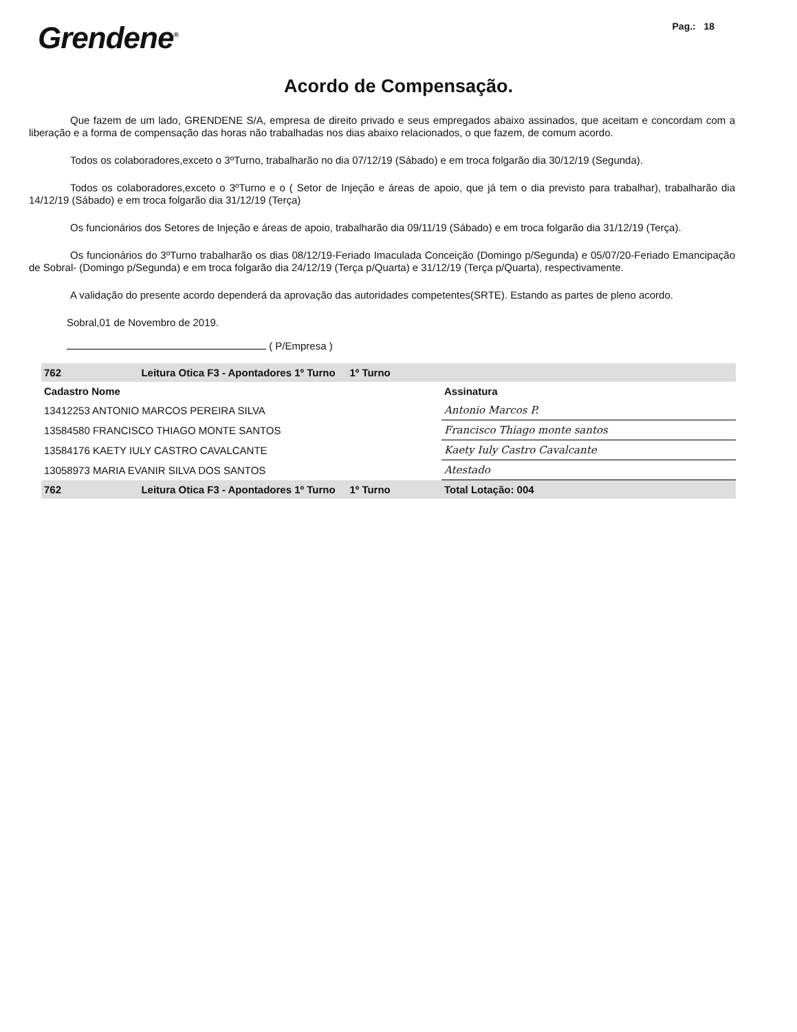Grendene<sup>®</sup>
Pag.: 18
Acordo de Compensação.
Que fazem de um lado, GRENDENE S/A, empresa de direito privado e seus empregados abaixo assinados, que aceitam e concordam com a liberação e a forma de compensação das horas não trabalhadas nos dias abaixo relacionados, o que fazem, de comum acordo.
Todos os colaboradores,exceto o 3ºTurno, trabalharão no dia 07/12/19 (Sábado) e em troca folgarão dia 30/12/19 (Segunda).
Todos os colaboradores,exceto o 3ºTurno e o ( Setor de Injeção e áreas de apoio, que já tem o dia previsto para trabalhar), trabalharão dia 14/12/19 (Sábado) e em troca folgarão dia 31/12/19 (Terça)
Os funcionários dos Setores de Injeção e áreas de apoio, trabalharão dia 09/11/19 (Sábado) e em troca folgarão dia 31/12/19 (Terça).
Os funcionários do 3ºTurno trabalharão os dias 08/12/19-Feriado Imaculada Conceição (Domingo p/Segunda) e 05/07/20-Feriado Emancipação de Sobral- (Domingo p/Segunda) e em troca folgarão dia 24/12/19 (Terça p/Quarta) e 31/12/19 (Terça p/Quarta), respectivamente.
A validação do presente acordo dependerá da aprovação das autoridades competentes(SRTE). Estando as partes de pleno acordo.
Sobral,01 de Novembro de 2019.
( P/Empresa )
| 762 | Leitura Otica F3 - Apontadores 1º Turno 1º Turno | |
| Cadastro Nome | | Assinatura |
| 13412253 ANTONIO MARCOS PEREIRA SILVA | | Antonio Marcos P. |
| 13584580 FRANCISCO THIAGO MONTE SANTOS | | Francisco Thiago monte santos |
| 13584176 KAETY IULY CASTRO CAVALCANTE | | Kaety Iuly Castro Cavalcante |
| 13058973 MARIA EVANIR SILVA DOS SANTOS | | Atestado |
| 762 | Leitura Otica F3 - Apontadores 1º Turno 1º Turno | Total Lotação: 004 |